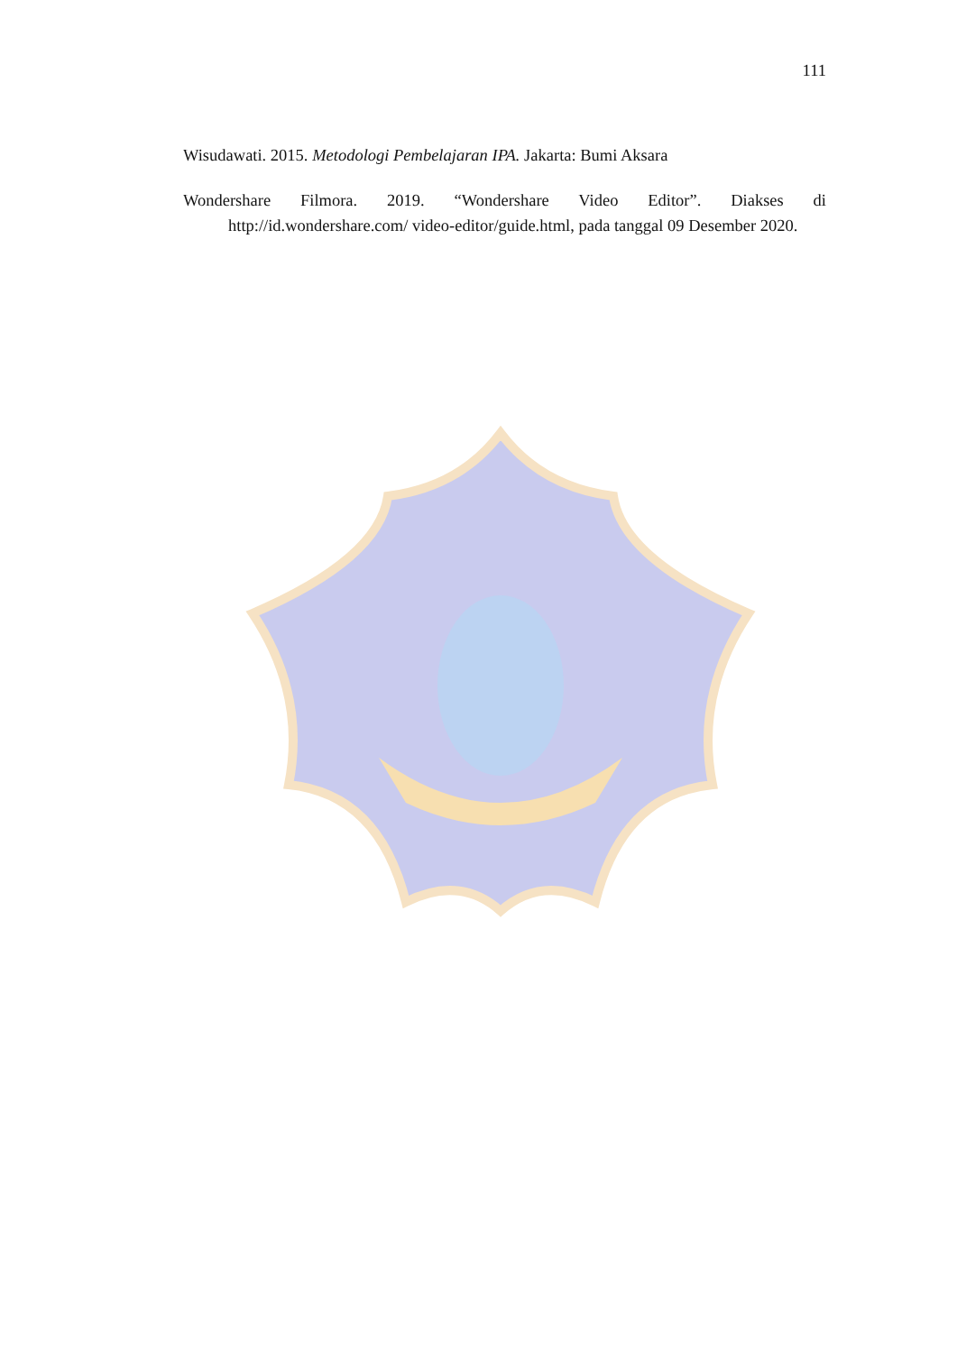111
Wisudawati. 2015. Metodologi Pembelajaran IPA. Jakarta: Bumi Aksara
Wondershare Filmora. 2019. “Wondershare Video Editor”. Diakses di http://id.wondershare.com/ video-editor/guide.html, pada tanggal 09 Desember 2020.